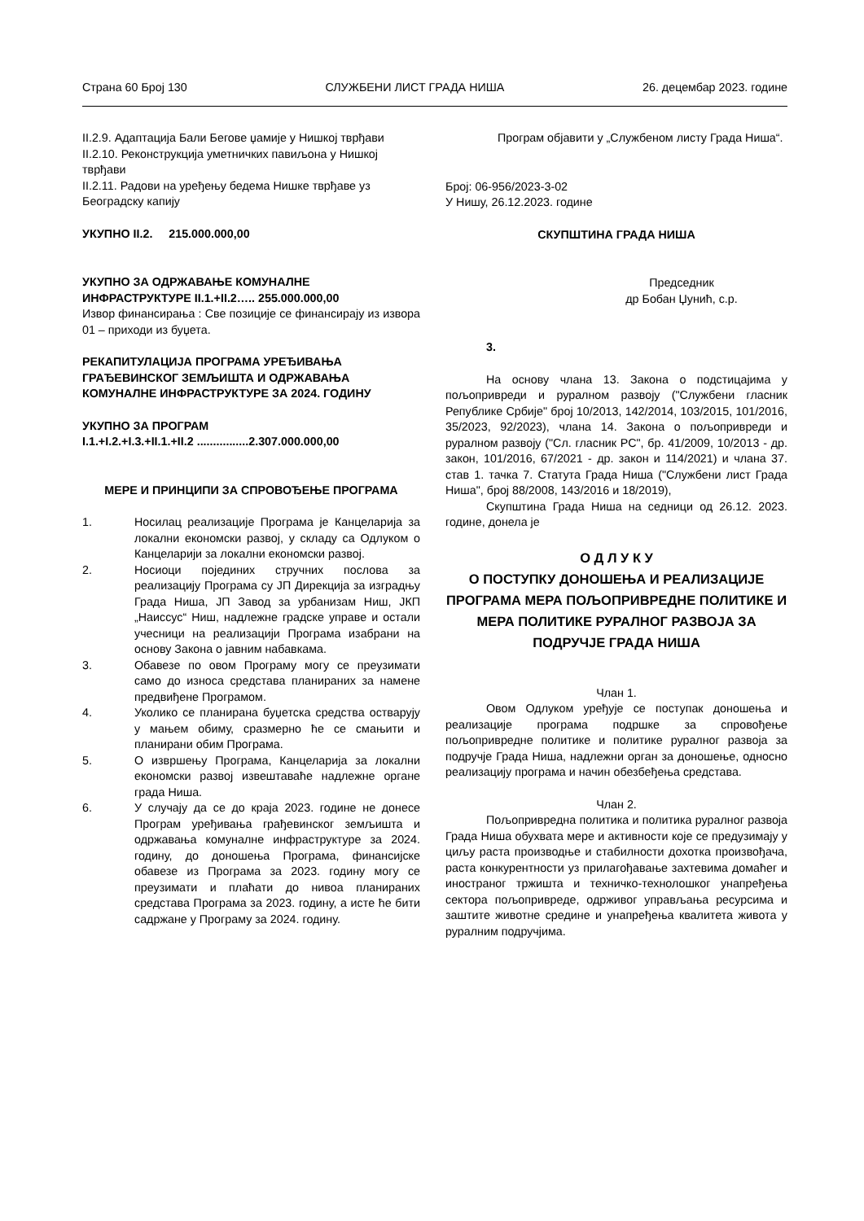Страна 60 Број 130 СЛУЖБЕНИ ЛИСТ ГРАДА НИША 26. децембар 2023. године
II.2.9. Адаптација Бали Бегове џамије у Нишкој тврђави
II.2.10. Реконструкција уметничких павиљона у Нишкој тврђави
II.2.11. Радови на уређењу бедема Нишке тврђаве уз Београдску капију
УКУПНО II.2. 215.000.000,00
УКУПНО ЗА ОДРЖАВАЊЕ КОМУНАЛНЕ ИНФРАСТРУКТУРЕ II.1.+II.2….. 255.000.000,00
Извор финансирања : Све позиције се финансирају из извора 01 – приходи из буџета.
РЕКАПИТУЛАЦИЈА ПРОГРАМА УРЕЂИВАЊА ГРАЂЕВИНСКОГ ЗЕМЉИШТА И ОДРЖАВАЊА КОМУНАЛНЕ ИНФРАСТРУКТУРЕ ЗА 2024. ГОДИНУ
УКУПНО ЗА ПРОГРАМ
I.1.+I.2.+I.3.+II.1.+II.2 ................2.307.000.000,00
МЕРЕ И ПРИНЦИПИ ЗА СПРОВОЂЕЊЕ ПРОГРАМА
1. Носилац реализације Програма је Канцеларија за локални економски развој, у складу са Одлуком о Канцеларији за локални економски развој.
2. Носиоци појединих стручних послова за реализацију Програма су ЈП Дирекција за изградњу Града Ниша, ЈП Завод за урбанизам Ниш, ЈКП „Наиссус“ Ниш, надлежне градске управе и остали учесници на реализацији Програма изабрани на основу Закона о јавним набавкама.
3. Обавезе по овом Програму могу се преузимати само до износа средстава планираних за намене предвиђене Програмом.
4. Уколико се планирана буџетска средства остварују у мањем обиму, сразмерно ће се смањити и планирани обим Програма.
5. О извршењу Програма, Канцеларија за локални економски развој извештаваће надлежне органе града Ниша.
6. У случају да се до краја 2023. године не донесе Програм уређивања грађевинског земљишта и одржавања комуналне инфраструктуре за 2024. годину, до доношења Програма, финансијске обавезе из Програма за 2023. годину могу се преузимати и плаћати до нивоа планираних средстава Програма за 2023. годину, а исте ће бити садржане у Програму за 2024. годину.
Програм објавити у „Службеном листу Града Ниша“.
Број: 06-956/2023-3-02
У Нишу, 26.12.2023. године
СКУПШТИНА ГРАДА НИША
Председник
др Бобан Џунић, с.р.
3.
На основу члана 13. Закона о подстицајима у пољопривреди и руралном развоју ("Службени гласник Републике Србије" број 10/2013, 142/2014, 103/2015, 101/2016, 35/2023, 92/2023), члана 14. Закона о пољопривреди и руралном развоју ("Сл. гласник РС", бр. 41/2009, 10/2013 - др. закон, 101/2016, 67/2021 - др. закон и 114/2021) и члана 37. став 1. тачка 7. Статута Града Ниша ("Службени лист Града Ниша", број 88/2008, 143/2016 и 18/2019),
Скупштина Града Ниша на седници од 26.12. 2023. године, донела је
О Д Л У К У
О ПОСТУПКУ ДОНОШЕЊА И РЕАЛИЗАЦИЈЕ ПРОГРАМА МЕРА ПОЉОПРИВРЕДНЕ ПОЛИТИКЕ И МЕРА ПОЛИТИКЕ РУРАЛНОГ РАЗВОЈА ЗА ПОДРУЧЈЕ ГРАДА НИША
Члан 1.
Овом Одлуком уређује се поступак доношења и реализације програма подршке за спровођење пољопривредне политике и политике руралног развоја за подручје Града Ниша, надлежни орган за доношење, односно реализацију програма и начин обезбеђења средстава.
Члан 2.
Пољопривредна политика и политика руралног развоја Града Ниша обухвата мере и активности које се предузимају у циљу раста производње и стабилности дохотка произвођача, раста конкурентности уз прилагођавање захтевима домаћег и иностраног тржишта и техничко-технолошког унапређења сектора пољопривреде, одрживог управљања ресурсима и заштите животне средине и унапређења квалитета живота у руралним подручјима.